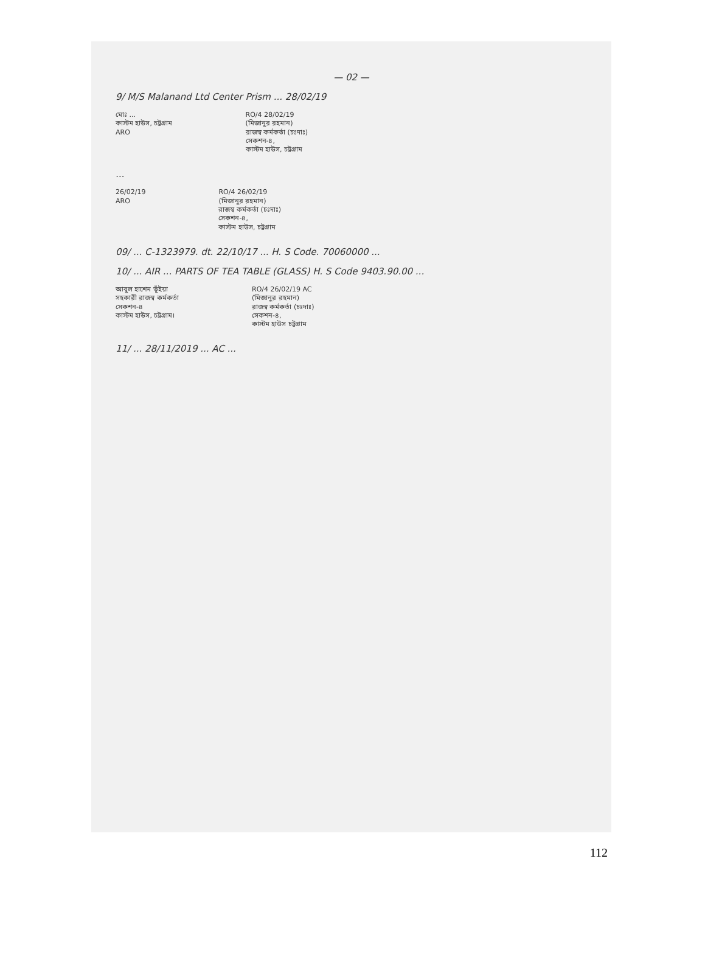— 02 —
9/ M/S Malanand Ltd Center Prism ... 28/02/19
মোঃ ...
কাস্টম হাউস, চট্টগ্রাম
ARO
RO/4 28/02/19
(মিজানুর রহমান)
রাজস্ব কর্মকর্তা (চঃদাঃ)
সেকশন-৪,
কাস্টম হাউস, চট্টগ্রাম
...
26/02/19
ARO
RO/4 26/02/19
(মিজানুর রহমান)
রাজস্ব কর্মকর্তা (চঃদাঃ)
সেকশন-৪,
কাস্টম হাউস, চট্টগ্রাম
09/ ... C-1323979. dt. 22/10/17 ... H. S Code. 70060000 ...
10/ ... AIR ... PARTS OF TEA TABLE (GLASS) H. S Code 9403.90.00 ...
আবুল হাশেম ভূঁইয়া
সহকারী রাজস্ব কর্মকর্তা
সেকশন-৪
কাস্টম হাউস, চট্টগ্রাম।
RO/4 26/02/19 AC
(মিজানুর রহমান)
রাজস্ব কর্মকর্তা (চঃদাঃ)
সেকশন-৪,
কাস্টম হাউস চট্টগ্রাম
11/ ... 28/11/2019 ... AC ...
112